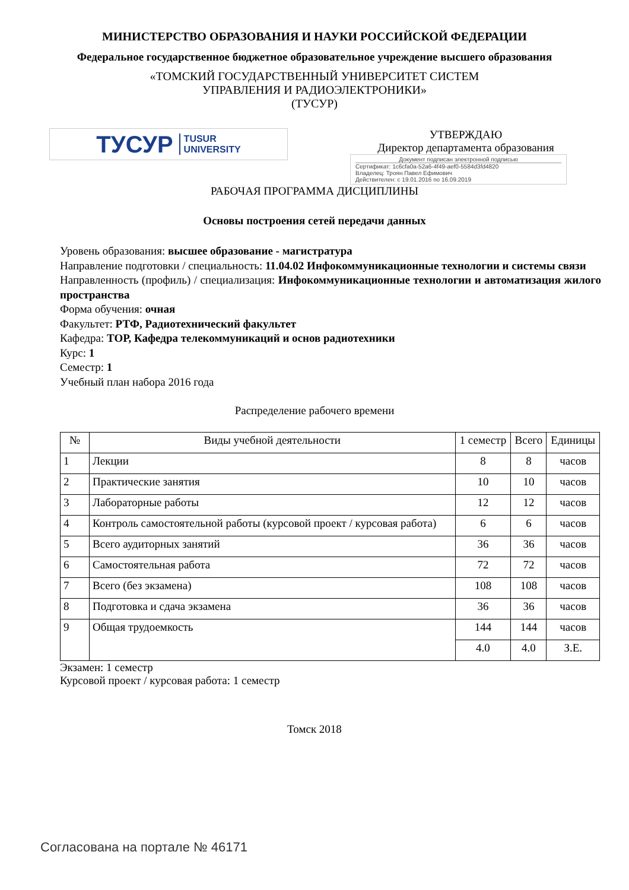МИНИСТЕРСТВО ОБРАЗОВАНИЯ И НАУКИ РОССИЙСКОЙ ФЕДЕРАЦИИ
Федеральное государственное бюджетное образовательное учреждение высшего образования
«ТОМСКИЙ ГОСУДАРСТВЕННЫЙ УНИВЕРСИТЕТ СИСТЕМ
УПРАВЛЕНИЯ И РАДИОЭЛЕКТРОНИКИ»
(ТУСУР)
ТУСУР TUSUR
UNIVERSITY
УТВЕРЖДАЮ
Директор департамента образования
Документ подписан электронной подписью
Сертификат: 1c6cfa0a-52a6-4f49-aef0-5584d3fd4820
Владелец: Троян Павел Ефимович
Действителен: с 19.01.2016 по 16.09.2019
РАБОЧАЯ ПРОГРАММА ДИСЦИПЛИНЫ
Основы построения сетей передачи данных
Уровень образования: высшее образование - магистратура
Направление подготовки / специальность: 11.04.02 Инфокоммуникационные технологии и системы связи
Направленность (профиль) / специализация: Инфокоммуникационные технологии и автоматизация жилого пространства
Форма обучения: очная
Факультет: РТФ, Радиотехнический факультет
Кафедра: ТОР, Кафедра телекоммуникаций и основ радиотехники
Курс: 1
Семестр: 1
Учебный план набора 2016 года
Распределение рабочего времени
| № | Виды учебной деятельности | 1 семестр | Всего | Единицы |
| --- | --- | --- | --- | --- |
| 1 | Лекции | 8 | 8 | часов |
| 2 | Практические занятия | 10 | 10 | часов |
| 3 | Лабораторные работы | 12 | 12 | часов |
| 4 | Контроль самостоятельной работы (курсовой проект / курсовая работа) | 6 | 6 | часов |
| 5 | Всего аудиторных занятий | 36 | 36 | часов |
| 6 | Самостоятельная работа | 72 | 72 | часов |
| 7 | Всего (без экзамена) | 108 | 108 | часов |
| 8 | Подготовка и сдача экзамена | 36 | 36 | часов |
| 9 | Общая трудоемкость | 144 | 144 | часов |
| | | 4.0 | 4.0 | З.Е. |
Экзамен: 1 семестр
Курсовой проект / курсовая работа: 1 семестр
Томск 2018
Согласована на портале № 46171